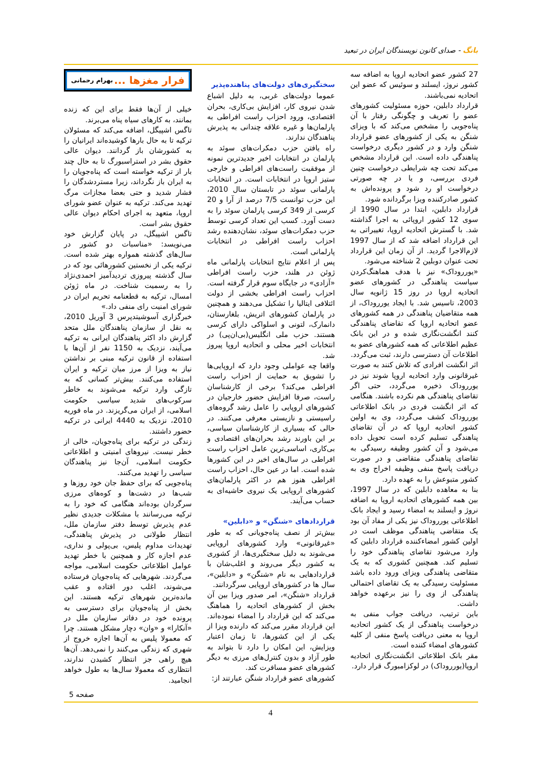بانگ - صدای کانون نویسندگان ایران در تبعید
فرار مغزها ... بهرام رحمانی
خیلی از آن‌ها فقط برای این که زنده بمانند، به کارهای سیاه پناه می‌برند.
تاگس اشپیگل، اضافه می‌کند که مسئولان ترکیه تا به حال بارها کوشیده‌اند ایرانیان را به کشورشان باز گردانند. دیوان عالی حقوق بشر در استراسبورگ تا به حال چند بار از ترکیه خواسته است که پناه‌جویان را به ایران باز نگرداند، زیرا مستردشدگان را فشار شدید و حتی بعضا مجازات مرگ تهدید می‌کند. ترکیه به عنوان عضو شورای اروپا، متعهد به اجرای احکام دیوان عالی حقوق بشر است.
تاگس اشپیگل، در پایان گزارش خود می‌نویسد: «مناسبات دو کشور در سال‌های گذشته همواره بهتر شده است. ترکیه یکی از نخستین کشورهائی بود که در سال گذشته پیروزی تردیدآمیز احمدی‌نژاد را به رسمیت شناخت. در ماه ژوئن امسال، ترکیه به قطعنامه تحریم ایران در شورای امنیت رای منفی داد.»
خبرگزاری آسوشیتدپرس 3 آوریل 2010، به نقل از سازمان پناهندگان ملل متحد گزارش داد اکثر پناهندگان ایرانی به ترکیه می‌آیند، نزدیک به 1150 نفر از آن‌ها با استفاده از قانون ترکیه مبنی بر نداشتن نیاز به ویزا از مرز میان ترکیه و ایران استفاده می‌کنند. بیش‌تر کسانی که به تازگی وارد ترکیه می‌شوند به خاطر سرکوب‌های شدید سیاسی حکومت اسلامی، از ایران می‌گریزند. در ماه فوریه 2010، نزدیک به 4440 ایرانی در ترکیه حضور داشتند.
زندگی در ترکیه برای پناه‌جویان، خالی از خطر نیست. نیروهای امنیتی و اطلاعاتی حکومت اسلامی، آن‌جا نیز پناهندگان سیاسی را تهدید می‌کنند.
پناه‌جویی که برای حفظ جان خود روزها و شب‌ها در دشت‌ها و کوه‌های مرزی سرگردان بوده‌اند هنگامی که خود را به ترکیه می‌رسانند با مشکلات جدیدی نظیر عدم پذیرش توسط دفتر سازمان ملل، انتظار طولانی در پذیرش پناهندگی، تهدیدات مداوم پلیس، بی‌پولی و نداری، عدم اجازه کار و همچنین با خطر تهدید عوامل اطلاعاتی حکومت اسلامی، مواجه می‌گردند. شهرهایی که پناه‌جویان فرستاده می‌شوند، اغلب دور افتاده و عقب مانده‌ترین شهرهای ترکیه هستند. این بخش از پناه‌جویان برای دسترسی به پرونده خود در دفاتر سازمان ملل در «آنکارا» و «وان» دچار مشکل هستند. چرا که معمولا پلیس به آن‌ها اجازه خروج از شهری که زندگی می‌کنند را نمی‌دهد. آن‌ها هیچ راهی جز انتظار کشیدن ندارند، انتظاری که معمولا سال‌ها به طول خواهد انجامید.
سختگیری‌های دولت‌های پناهنده‌پذیر
عموما دولت‌های غربی، به دلیل اشباع شدن نیروی کار، افزایش بی‌کاری، بحران اقتصادی، ورود احزاب راست افراطی به پارلمان‌ها و غیره علاقه چندانی به پذیرش پناهندگان ندارند.
راه یافتن حزب دمکرات‌های سوئد به پارلمان در انتخابات اخیر جدیدترین نمونه از موفقیت راست‌های افراطی و خارجی ستیز اروپا در انتخابات است. در انتخابات پارلمانی سوئد در تابستان سال 2010، این حزب توانست 7/5 درصد از آرا و 20 کرسی از 349 کرسی پارلمان سوئد را به دست آورد. کسب این تعداد کرسی توسط حزب دمکرات‌های سوئد، نشان‌دهنده رشد احزاب راست افراطی در انتخابات پارلمانی است.
پس از اعلام نتایج انتخابات پارلمانی ماه ژوئن در هلند، حزب راست افراطی «آزادی» در جایگاه سوم قرار گرفته است. احزاب راست افراطی بخشی از دولت ائتلافی ایتالیا را تشکیل می‌دهند و همچنین در پارلمان کشورهای اتریش، بلغارستان، دانمارک، لتونی و اسلواکی دارای کرسی هستند. حزب ملی انگلیس(بی‌ان‌پی) در انتخابات اخیر محلی و اتحادیه اروپا پیروز شد.
واقعا چه عواملی وجود دارد که اروپایی‌ها را تشویق به حمایت از احزاب راست افراطی می‌کند؟ برخی از کارشناسان راست، صرفا افزایش حضور خارجیان در کشورهای اروپایی را عامل رشد گروه‌های راسیستی و نازیستی معرفی می‌کنند. در حالی که بسیاری از کارشناسان سیاسی، بر این باورند رشد بحران‌های اقتصادی و بی‌کاری، اساسی‌ترین عامل احزاب راست افراطی در سال‌های اخیر در این کشورها شده است. اما در عین حال، احزاب راست افراطی هنوز هم در اکثر پارلمان‌های کشورهای اروپایی یک نیروی حاشیه‌ای به حساب می‌آیند.
قراردادهای «شنگن» و «دابلین»
بیش‌تر از نصف پناه‌جویانی که به طور «غیرقانونی» وارد کشورهای اروپایی می‌شوند به دلیل سختگیری‌ها، از کشوری به کشور دیگر می‌روند و اغلب‌شان با قراردادهایی به نام «شنگن» و «دابلین»، سال ها در کشورهای اروپایی سرگردانند.
قرارداد «شنگن»، امر صدور ویزا بین آن بخش از کشورهای اتحادیه را هماهنگ می‌کند که این قرارداد را امضاء نموده‌اند. این قرارداد مقرر می‌کند که دارنده ویزا از یکی از این کشورها، تا زمان اعتبار ویزایش، این امکان را دارد تا بتواند به طور آزاد و بدون کنترل‌های مرزی به دیگر کشورهای عضو مسافرت کند.
کشورهای عضو قرارداد شنگن عبارتند از:
27 کشور عضو اتحادیه اروپا به اضافه سه کشور نروژ، ایسلند و سوئیس که عضو این اتحادیه نمی‌باشند.
قرارداد دابلین، حوزه مسئولیت کشورهای عضو را تعریف و چگونگی رفتار با آن پناه‌جویی را مشخص می‌کند که با ویزای شنگن به یکی از کشورهای عضو قرارداد شنگن وارد و در کشور دیگری درخواست پناهندگی داده است. این قرارداد مشخص می‌کند تحت چه شرایطی درخواست چنین فردی بررسی، و یا در چه صورتی درخواست او رد شود و پرونده‌اش به کشور صادرکننده ویزا برگردانده شود.
قرارداد دابلین، ابتدا در سال 1990 از سوی 12 کشور اروپائی به اجرا گذاشته شد. با گسترش اتحادیه اروپا، تغییراتی به این قرارداد اضافه شد که از سال 1997 لازم‌الاجرا گردید. از آن زمان این قرارداد تحت عنوان دوبلین 2 شناخته می‌شود.
«یورروداک» نیز با هدف هماهنگ‌کردن سیاست پناهندگی در کشورهای عضو اتحادیه اروپا در روز 15 ژانویه سال 2003، تاسیس شد. با ایجاد یورروداک، از همه متقاضیان پناهندگی در همه کشورهای عضو اتحادیه اروپا که تقاضای پناهندگی کنند انگشت‌نگاری شده و در این بانک عظیم اطلاعاتی که همه کشورهای عضو به اطلاعات آن دسترسی دارند، ثبت می‌گردد.
اثر انگشت افرادی که تلاش کنند به صورت غیرقانونی وارد اتحادیه اروپا شوند نیز در یورروداک ذخیره می‌گردد، حتی اگر تقاضای پناهندگی هم نکرده باشند. هنگامی که اثر انگشت فردی در بانک اطلاعاتی یورروداک کشف می‌گردد، وی به اولین کشور اتحادیه اروپا که در آن تقاضای پناهندگی تسلیم کرده است تحویل داده می‌شود و آن کشور وظیفه رسیدگی به تقاضای پناهندگی متقاضی و در صورت دریافت پاسخ منفی وظیفه اخراج وی به کشور متبوعش را به عهده دارد.
بنا به معاهده دابلین که در سال 1997، بین همه کشورهای اتحادیه اروپا به اضافه نروژ و ایسلند به امضاء رسید و ایجاد بانک اطلاعاتی یورروداک نیز یکی از مفاد آن بود یک متقاضی پناهندگی موظف است در اولین کشور امضاءکننده قرارداد دابلین که وارد می‌شود تقاضای پناهندگی خود را تسلیم کند. همچنین کشوری که به یک متقاضی پناهندگی ویزای ورود داده باشد مسئولیت رسیدگی به یک تقاضای احتمالی پناهندگی از وی را نیز برعهده خواهد داشت.
باین ترتیب، دریافت جواب منفی به درخواست پناهندگی از یک کشور اتحادیه اروپا به معنی دریافت پاسخ منفی از کلیه کشورهای امضاء کننده است.
مقر بانک اطلاعاتی انگشت‌نگاری اتحادیه اروپا(یورروداک) در لوکزامبورگ قرار دارد.
صفحه 5
4